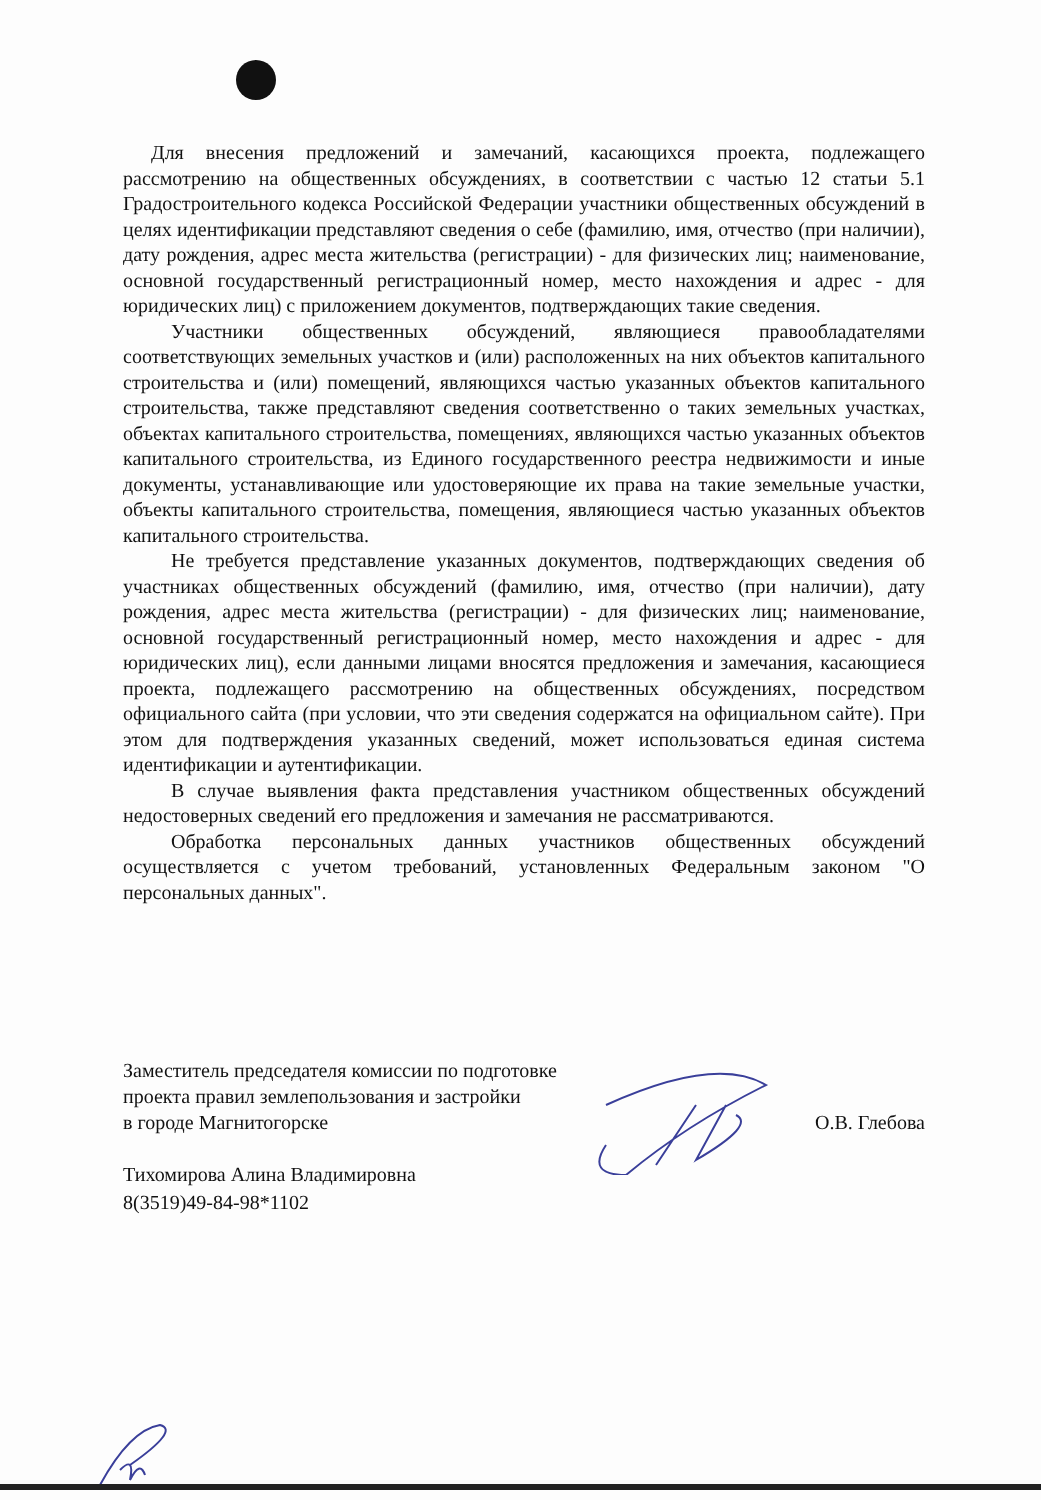Для внесения предложений и замечаний, касающихся проекта, подлежащего рассмотрению на общественных обсуждениях, в соответствии с частью 12 статьи 5.1 Градостроительного кодекса Российской Федерации участники общественных обсуждений в целях идентификации представляют сведения о себе (фамилию, имя, отчество (при наличии), дату рождения, адрес места жительства (регистрации) - для физических лиц; наименование, основной государственный регистрационный номер, место нахождения и адрес - для юридических лиц) с приложением документов, подтверждающих такие сведения.
Участники общественных обсуждений, являющиеся правообладателями соответствующих земельных участков и (или) расположенных на них объектов капитального строительства и (или) помещений, являющихся частью указанных объектов капитального строительства, также представляют сведения соответственно о таких земельных участках, объектах капитального строительства, помещениях, являющихся частью указанных объектов капитального строительства, из Единого государственного реестра недвижимости и иные документы, устанавливающие или удостоверяющие их права на такие земельные участки, объекты капитального строительства, помещения, являющиеся частью указанных объектов капитального строительства.
Не требуется представление указанных документов, подтверждающих сведения об участниках общественных обсуждений (фамилию, имя, отчество (при наличии), дату рождения, адрес места жительства (регистрации) - для физических лиц; наименование, основной государственный регистрационный номер, место нахождения и адрес - для юридических лиц), если данными лицами вносятся предложения и замечания, касающиеся проекта, подлежащего рассмотрению на общественных обсуждениях, посредством официального сайта (при условии, что эти сведения содержатся на официальном сайте). При этом для подтверждения указанных сведений, может использоваться единая система идентификации и аутентификации.
В случае выявления факта представления участником общественных обсуждений недостоверных сведений его предложения и замечания не рассматриваются.
Обработка персональных данных участников общественных обсуждений осуществляется с учетом требований, установленных Федеральным законом "О персональных данных".
Заместитель председателя комиссии по подготовке
проекта правил землепользования и застройки
в городе Магнитогорске
О.В. Глебова
Тихомирова Алина Владимировна
8(3519)49-84-98*1102